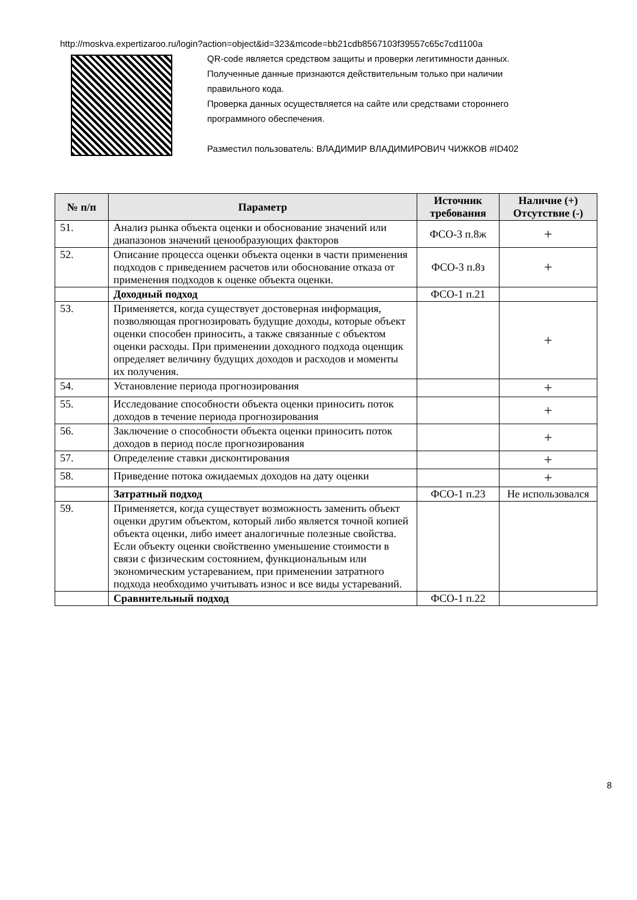http://moskva.expertizaroo.ru/login?action=object&id=323&mcode=bb21cdb8567103f39557c65c7cd1100a
QR-code является средством защиты и проверки легитимности данных.
Полученные данные признаются действительным только при наличии
правильного кода.
Проверка данных осуществляется на сайте или средствами стороннего
программного обеспечения.
Разместил пользователь: ВЛАДИМИР ВЛАДИМИРОВИЧ ЧИЖКОВ #ID402
| № п/п | Параметр | Источник требования | Наличие (+) Отсутствие (-) |
| --- | --- | --- | --- |
| 51. | Анализ рынка объекта оценки и обоснование значений или диапазонов значений ценообразующих факторов | ФСО-3 п.8ж | + |
| 52. | Описание процесса оценки объекта оценки в части применения подходов с приведением расчетов или обоснование отказа от применения подходов к оценке объекта оценки. | ФСО-3 п.8з | + |
| | Доходный подход | ФСО-1 п.21 | |
| 53. | Применяется, когда существует достоверная информация, позволяющая прогнозировать будущие доходы, которые объект оценки способен приносить, а также связанные с объектом оценки расходы. При применении доходного подхода оценщик определяет величину будущих доходов и расходов и моменты их получения. | | + |
| 54. | Установление периода прогнозирования | | + |
| 55. | Исследование способности объекта оценки приносить поток доходов в течение периода прогнозирования | | + |
| 56. | Заключение о способности объекта оценки приносить поток доходов в период после прогнозирования | | + |
| 57. | Определение ставки дисконтирования | | + |
| 58. | Приведение потока ожидаемых доходов на дату оценки | | + |
| | Затратный подход | ФСО-1 п.23 | Не использовался |
| 59. | Применяется, когда существует возможность заменить объект оценки другим объектом, который либо является точной копией объекта оценки, либо имеет аналогичные полезные свойства. Если объекту оценки свойственно уменьшение стоимости в связи с физическим состоянием, функциональным или экономическим устареванием, при применении затратного подхода необходимо учитывать износ и все виды устареваний. | | |
| | Сравнительный подход | ФСО-1 п.22 | |
8